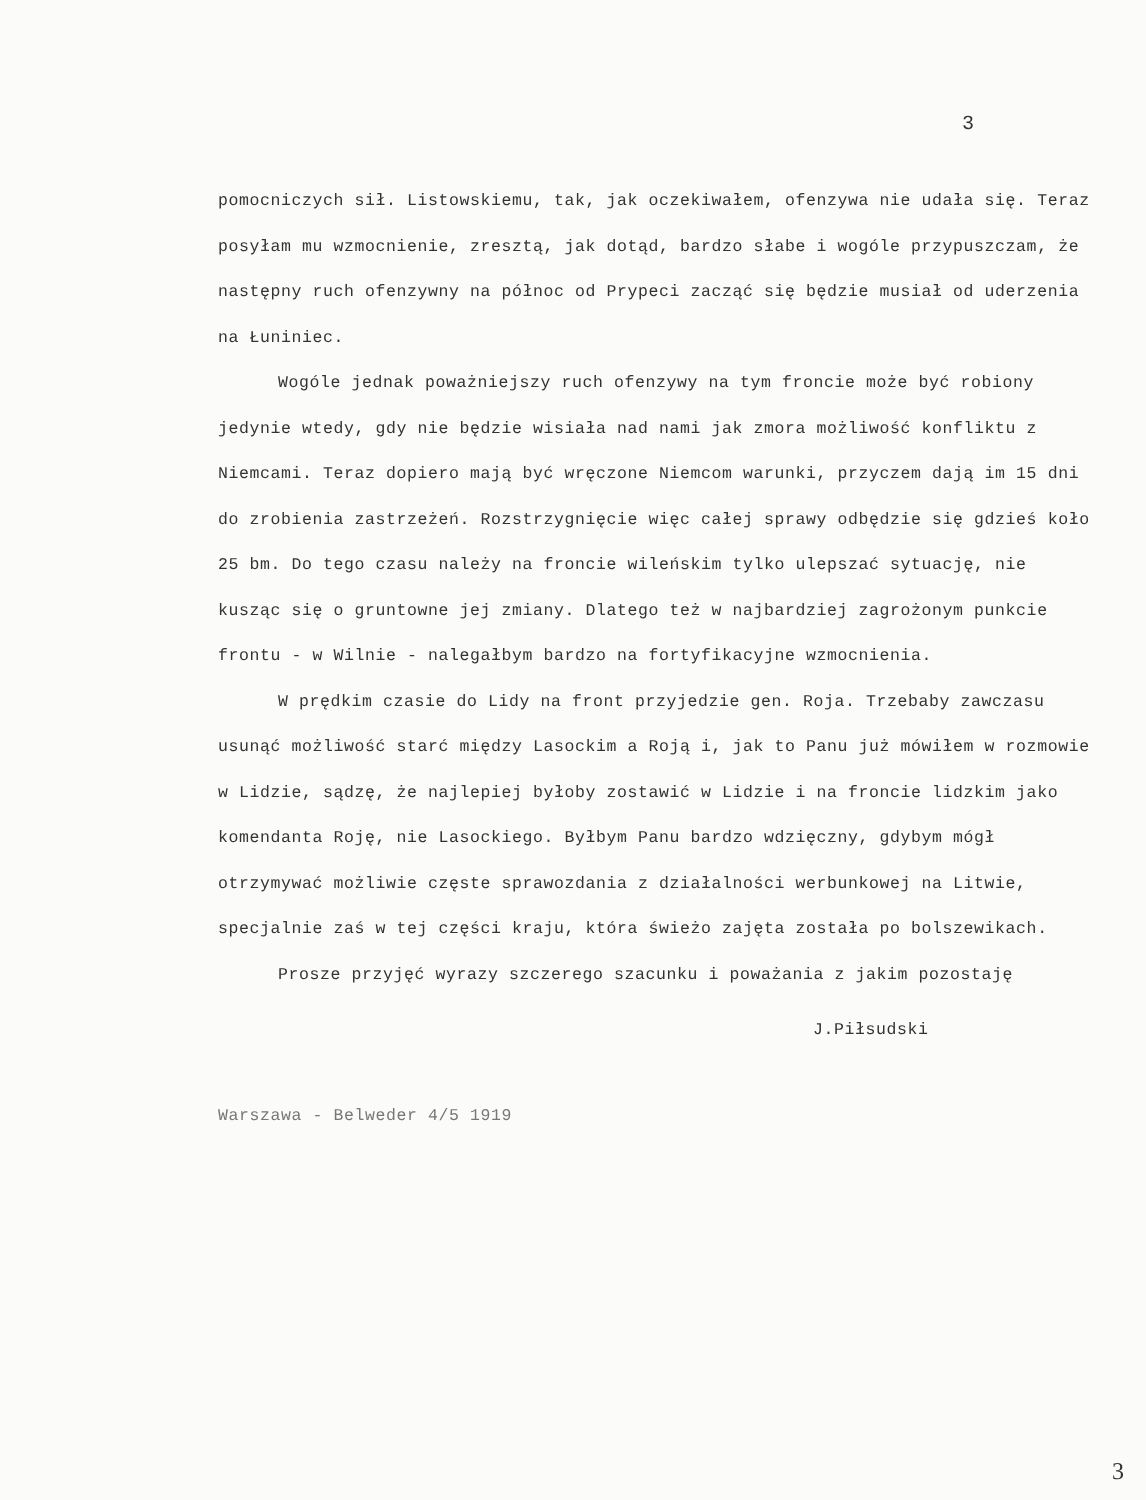3
pomocniczych sił. Listowskiemu, tak, jak oczekiwałem, ofenzywa nie udała się. Teraz posyłam mu wzmocnienie, zresztą, jak dotąd, bardzo słabe i wogóle przypuszczam, że następny ruch ofenzywny na północ od Prypeci zacząć się będzie musiał od uderzenia na Łuniniec.
Wogóle jednak poważniejszy ruch ofenzywy na tym froncie może być robiony jedynie wtedy, gdy nie będzie wisiała nad nami jak zmora możliwość konfliktu z Niemcami. Teraz dopiero mają być wręczone Niemcom warunki, przyczem dają im 15 dni do zrobienia zastrzeżeń. Rozstrzygnięcie więc całej sprawy odbędzie się gdzieś koło 25 bm. Do tego czasu należy na froncie wileńskim tylko ulepszać sytuację, nie kusząc się o gruntowne jej zmiany. Dlatego też w najbardziej zagrożonym punkcie frontu - w Wilnie - nalegałbym bardzo na fortyfikacyjne wzmocnienia.
W prędkim czasie do Lidy na front przyjedzie gen. Roja. Trzebaby zawczasu usunąć możliwość starć między Lasockim a Roją i, jak to Panu już mówiłem w rozmowie w Lidzie, sądzę, że najlepiej byłoby zostawić w Lidzie i na froncie lidzkim jako komendanta Roję, nie Lasockiego. Byłbym Panu bardzo wdzięczny, gdybym mógł otrzymywać możliwie częste sprawozdania z działalności werbunkowej na Litwie, specjalnie zaś w tej części kraju, która świeżo zajęta została po bolszewikach.
Prosze przyjęć wyrazy szczerego szacunku i poważania z jakim pozostaję
J.Piłsudski
Warszawa - Belweder 4/5 1919
3